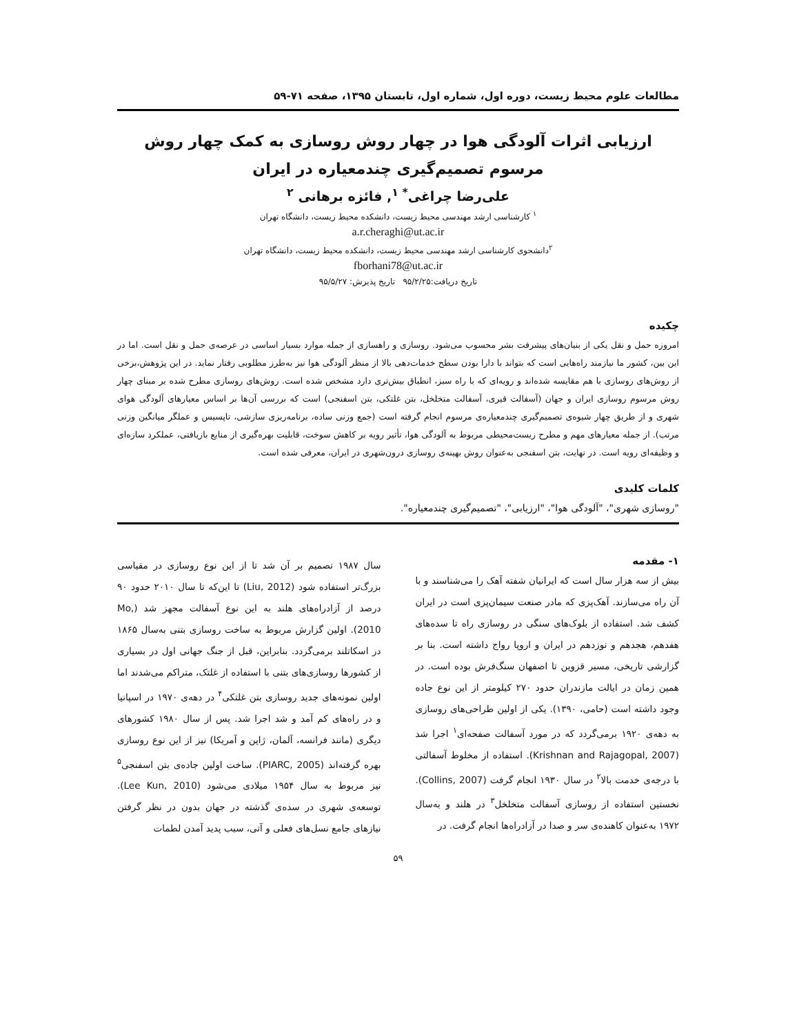مطالعات علوم محیط زیست، دوره اول، شماره اول، تابستان ۱۳۹۵، صفحه ۷۱-۵۹
ارزیابی اثرات آلودگی هوا در چهار روش روسازی به کمک چهار روش مرسوم تصمیم‌گیری چندمعیاره در ایران
علی‌رضا چراغی<sup>* ۱</sup>, فائزه برهانی <sup>۲</sup>
<sup>۱</sup> کارشناسی ارشد مهندسی محیط زیست، دانشکده محیط زیست، دانشگاه تهران
a.r.cheraghi@ut.ac.ir
<sup>۲</sup> دانشجوی کارشناسی ارشد مهندسی محیط زیست، دانشکده محیط زیست، دانشگاه تهران
fborhani78@ut.ac.ir
تاریخ دریافت:۹۵/۲/۲۵ تاریخ پذیرش: ۹۵/۵/۲۷
چکیده
امروزه حمل و نقل یکی از بنیان‌های پیشرفت بشر محسوب می‌شود. روسازی و راهسازی از جمله موارد بسیار اساسی در عرصه‌ی حمل و نقل است. اما در این بین، کشور ما نیازمند راه‌هایی است که بتواند با دارا بودن سطح خدمات‌دهی بالا از منظر آلودگی هوا نیز به‌طرز مطلوبی رفتار نماید. در این پژوهش،برخی از روش‌های روسازی با هم مقایسه شده‌اند و رویه‌ای که با راه سبز، انطباق بیش‌تری دارد مشخص شده است. روش‌های روسازی مطرح شده بر مبنای چهار روش مرسوم روسازی ایران و جهان (آسفالت قیری، آسفالت متخلخل، بتن غلتکی، بتن اسفنجی) است که بررسی آن‌ها بر اساس معیارهای آلودگی هوای شهری و از طریق چهار شیوه‌ی تصمیم‌گیری چندمعیاره‌ی مرسوم انجام گرفته است (جمع وزنی ساده، برنامه‌ریزی سازشی، تاپسیس و عملگر میانگین وزنی مرتب). از جمله معیارهای مهم و مطرح زیست‌محیطی مربوط به آلودگی هوا، تأثیر رویه بر کاهش سوخت، قابلیت بهره‌گیری از منابع بازیافتی، عملکرد سازه‌ای و وظیفه‌ای رویه است. در نهایت، بتن اسفنجی به‌عنوان روش بهینه‌ی روسازی درون‌شهری در ایران، معرفی شده است.
کلمات کلیدی
"روسازی شهری"، "آلودگی هوا"، "ارزیابی"، "تصمیم‌گیری چندمعیاره".
۱- مقدمه
بیش از سه هزار سال است که ایرانیان شفته آهک را می‌شناسند و با آن راه می‌سازند. آهک‌پزی که مادر صنعت سیمان‌پزی است در ایران کشف شد. استفاده از بلوک‌های سنگی در روسازی راه تا سده‌های هفدهم، هجدهم و نوزدهم در ایران و اروپا رواج داشته است. بنا بر گزارشی تاریخی، مسیر قزوین تا اصفهان سنگ‌فرش بوده است. در همین زمان در ایالت مازندران حدود ۲۷۰ کیلومتر از این نوع جاده وجود داشته است (حامی، ۱۳۹۰). یکی از اولین طراحی‌های روسازی به دهه‌ی ۱۹۲۰ برمی‌گردد که در مورد آسفالت صفحه‌ای<sup>۱</sup> اجرا شد (Krishnan and Rajagopal, 2007). استفاده از مخلوط آسفالتی با درجه‌ی خدمت بالا<sup>۲</sup> در سال ۱۹۳۰ انجام گرفت (Collins, 2007). نخستین استفاده از روسازی آسفالت متخلخل<sup>۳</sup> در هلند و به‌سال ۱۹۷۲ به‌عنوان کاهنده‌ی سر و صدا در آزادراه‌ها انجام گرفت. در
سال ۱۹۸۷ تصمیم بر آن شد تا از این نوع روسازی در مقیاسی بزرگ‌تر استفاده شود (Liu, 2012) تا این‌که تا سال ۲۰۱۰ حدود ۹۰ درصد از آزادراه‌های هلند به این نوع آسفالت مجهز شد (Mo, 2010). اولین گزارش مربوط به ساخت روسازی بتنی به‌سال ۱۸۶۵ در اسکاتلند برمی‌گردد. بنابراین، قبل از جنگ جهانی اول در بسیاری از کشورها روسازی‌های بتنی با استفاده از غلتک، متراکم می‌شدند اما اولین نمونه‌های جدید روسازی بتن غلتکی<sup>۴</sup> در دهه‌ی ۱۹۷۰ در اسپانیا و در راه‌های کم آمد و شد اجرا شد. پس از سال ۱۹۸۰ کشورهای دیگری (مانند فرانسه، آلمان، ژاپن و آمریکا) نیز از این نوع روسازی بهره گرفته‌اند (PIARC, 2005). ساخت اولین جاده‌ی بتن اسفنجی<sup>۵</sup> نیز مربوط به سال ۱۹۵۴ میلادی می‌شود (Lee Kun, 2010). توسعه‌ی شهری در سده‌ی گذشته در جهان بدون در نظر گرفتن نیازهای جامع نسل‌های فعلی و آتی، سبب پدید آمدن لطمات
۵۹